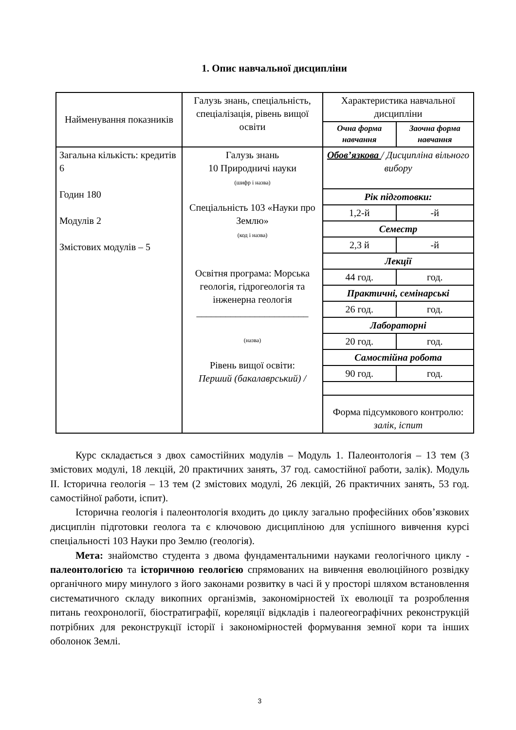1. Опис навчальної дисципліни
| Найменування показників | Галузь знань, спеціальність, спеціалізація, рівень вищої освіти | Характеристика навчальної дисципліни | |
| --- | --- | --- | --- |
| | | Очна форма навчання | Заочна форма навчання |
| Загальна кількість: кредитів 6 Годин 180 Модулів 2 Змістових модулів – 5 | Галузь знань 10 Природничі науки (шифр і назва) Спеціальність 103 «Науки про Землю» (код і назва) Освітня програма: Морська геологія, гідрогеологія та інженерна геологія _______________________ (назва) Рівень вищої освіти: Перший (бакалаврський) / | Обов’язкова / Дисципліна вільного вибору | |
| | | Рік підготовки: | |
| | | 1,2-й | -й |
| | | Семестр | |
| | | 2,3 й | -й |
| | | Лекції | |
| | | 44 год. | год. |
| | | Практичні, семінарські | |
| | | 26 год. | год. |
| | | Лабораторні | |
| | | 20 год. | год. |
| | | Самостійна робота | |
| | | 90 год. | год. |
| | | Форма підсумкового контролю: залік, іспит | |
Курс складається з двох самостійних модулів – Модуль 1. Палеонтологія – 13 тем (3 змістових модулі, 18 лекцій, 20 практичних занять, 37 год. самостійної работи, залік). Модуль ІІ. Історична геологія – 13 тем (2 змістових модулі, 26 лекцій, 26 практичних занять, 53 год. самостійної работи, іспит).
Історична геологія і палеонтологія входить до циклу загально професійних обов’язкових дисциплін підготовки геолога та є ключовою дисципліною для успішного вивчення курсі спеціальності 103 Науки про Землю (геологія).
Мета: знайомство студента з двома фундаментальними науками геологічного циклу - палеонтологією та історичною геологією спрямованих на вивчення еволюційного розвідку органічного миру минулого з його законами розвитку в часі й у просторі шляхом встановлення систематичного складу викопних організмів, закономірностей їх еволюції та розроблення питань геохронології, біостратиграфії, кореляції відкладів і палеогеографічних реконструкцій потрібних для реконструкції історії і закономірностей формування земної кори та інших оболонок Землі.
3